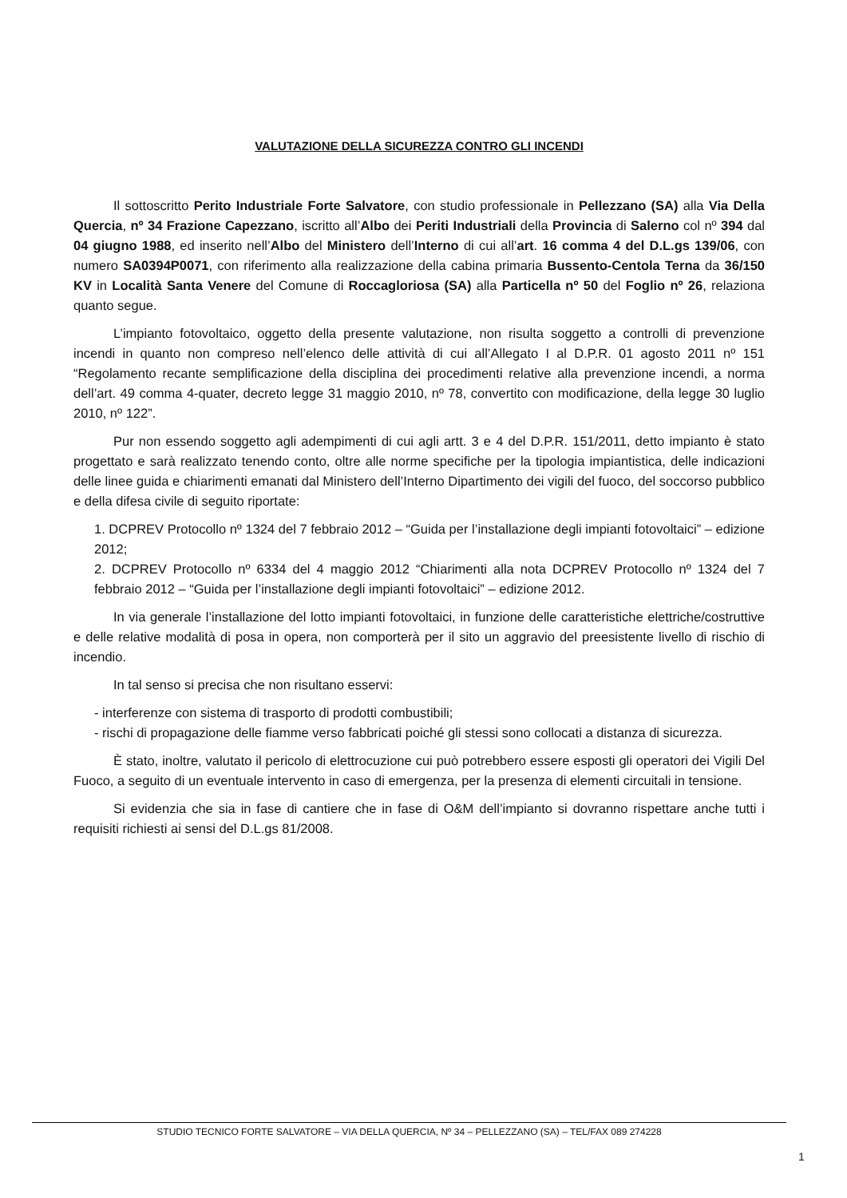VALUTAZIONE DELLA SICUREZZA CONTRO GLI INCENDI
Il sottoscritto Perito Industriale Forte Salvatore, con studio professionale in Pellezzano (SA) alla Via Della Quercia, nº 34 Frazione Capezzano, iscritto all’Albo dei Periti Industriali della Provincia di Salerno col nº 394 dal 04 giugno 1988, ed inserito nell’Albo del Ministero dell’Interno di cui all’art. 16 comma 4 del D.L.gs 139/06, con numero SA0394P0071, con riferimento alla realizzazione della cabina primaria Bussento-Centola Terna da 36/150 KV in Località Santa Venere del Comune di Roccagloriosa (SA) alla Particella nº 50 del Foglio nº 26, relaziona quanto segue.
L’impianto fotovoltaico, oggetto della presente valutazione, non risulta soggetto a controlli di prevenzione incendi in quanto non compreso nell’elenco delle attività di cui all’Allegato I al D.P.R. 01 agosto 2011 nº 151 “Regolamento recante semplificazione della disciplina dei procedimenti relative alla prevenzione incendi, a norma dell’art. 49 comma 4-quater, decreto legge 31 maggio 2010, nº 78, convertito con modificazione, della legge 30 luglio 2010, nº 122”.
Pur non essendo soggetto agli adempimenti di cui agli artt. 3 e 4 del D.P.R. 151/2011, detto impianto è stato progettato e sarà realizzato tenendo conto, oltre alle norme specifiche per la tipologia impiantistica, delle indicazioni delle linee guida e chiarimenti emanati dal Ministero dell’Interno Dipartimento dei vigili del fuoco, del soccorso pubblico e della difesa civile di seguito riportate:
1. DCPREV Protocollo nº 1324 del 7 febbraio 2012 – “Guida per l’installazione degli impianti fotovoltaici” – edizione 2012;
2. DCPREV Protocollo nº 6334 del 4 maggio 2012 “Chiarimenti alla nota DCPREV Protocollo nº 1324 del 7 febbraio 2012 – “Guida per l’installazione degli impianti fotovoltaici” – edizione 2012.
In via generale l’installazione del lotto impianti fotovoltaici, in funzione delle caratteristiche elettriche/costruttive e delle relative modalità di posa in opera, non comporterà per il sito un aggravio del preesistente livello di rischio di incendio.
In tal senso si precisa che non risultano esservi:
- interferenze con sistema di trasporto di prodotti combustibili;
- rischi di propagazione delle fiamme verso fabbricati poiché gli stessi sono collocati a distanza di sicurezza.
È stato, inoltre, valutato il pericolo di elettrocuzione cui può potrebbero essere esposti gli operatori dei Vigili Del Fuoco, a seguito di un eventuale intervento in caso di emergenza, per la presenza di elementi circuitali in tensione.
Si evidenzia che sia in fase di cantiere che in fase di O&M dell’impianto si dovranno rispettare anche tutti i requisiti richiesti ai sensi del D.L.gs 81/2008.
STUDIO TECNICO FORTE SALVATORE – VIA DELLA QUERCIA, Nº 34 – PELLEZZANO (SA) – TEL/FAX 089 274228
1